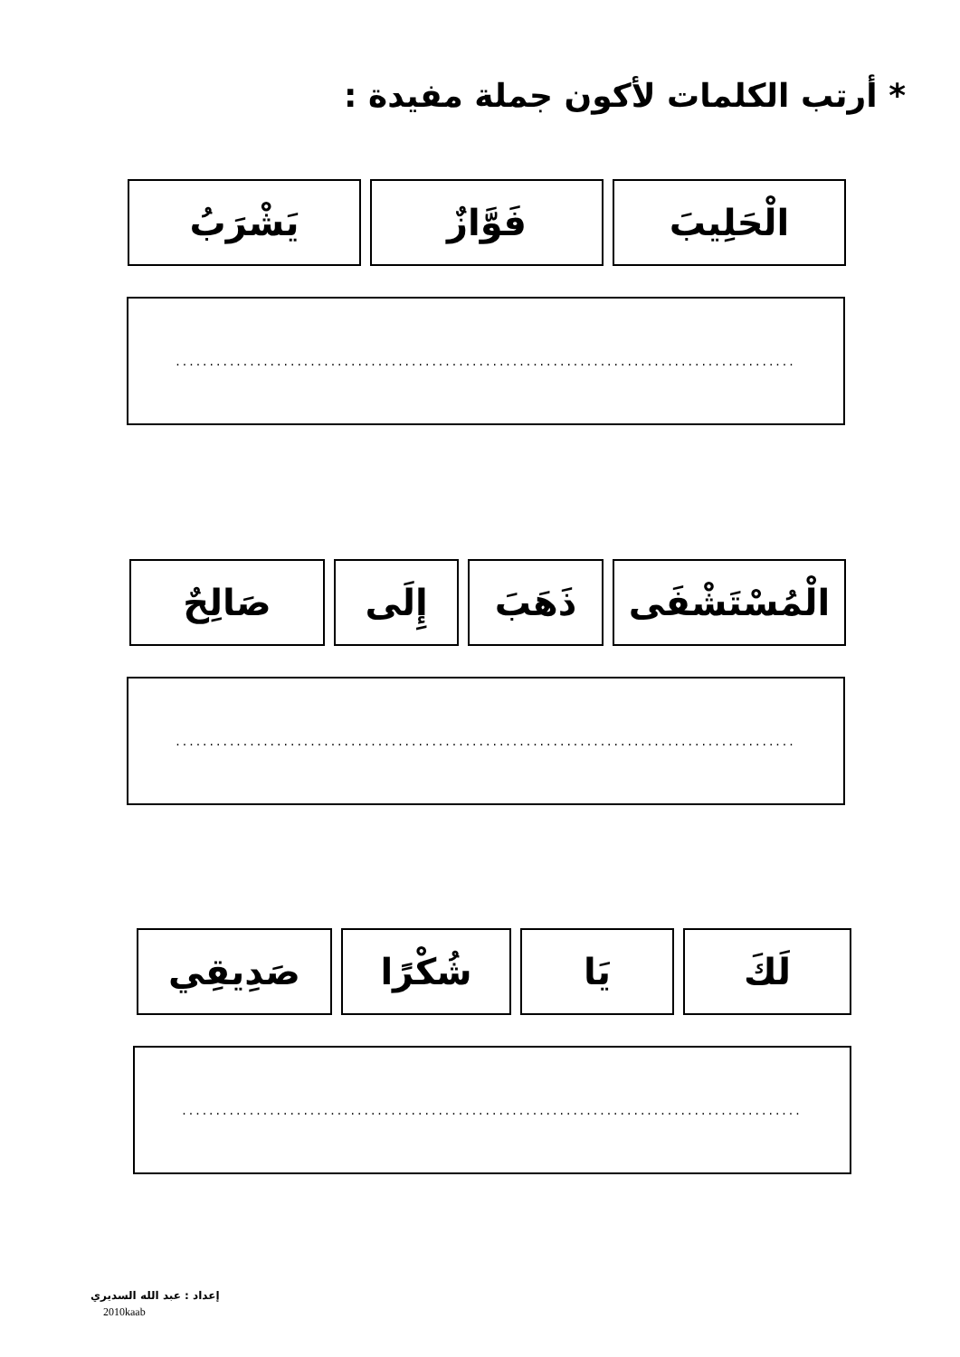* أرتب الكلمات لأكون جملة مفيدة :
الْحَلِيبَ فَوَّازٌ يَشْرَبُ
............................................................................................
الْمُسْتَشْفَى
ذَهَبَ إِلَى صَالِحٌ
............................................................................................
لَكَ يَا شُكْرًا صَدِيقِي
............................................................................................
إعداد : عبد الله السديري
2010kaab